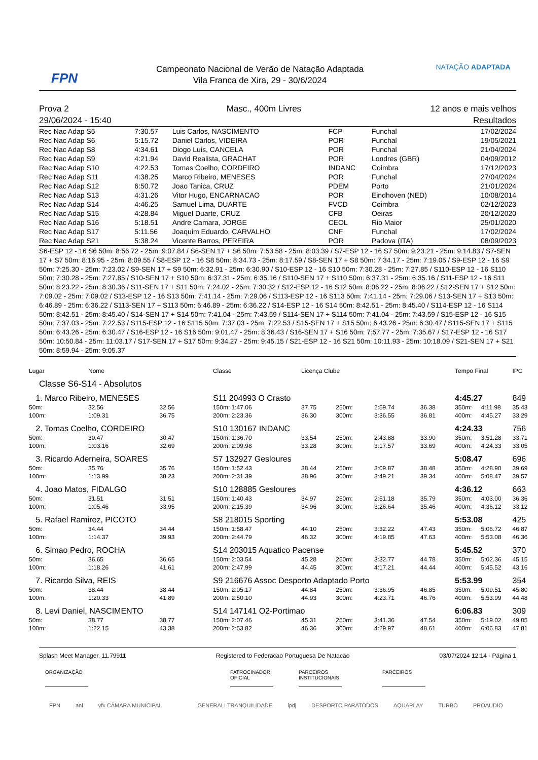FPN
Campeonato Nacional de Verão de Natação Adaptada
Vila Franca de Xira, 29 - 30/6/2024
NATAÇÃO ADAPTADA
| Prova 2 | Masc., 400m Livres | 12 anos e mais velhos |
| 29/06/2024 - 15:40 | | Resultados |
| Rec Nac Adap S5 | 7:30.57 | Luis Carlos, NASCIMENTO | FCP | Funchal | 17/02/2024 |
| Rec Nac Adap S6 | 5:15.72 | Daniel Carlos, VIDEIRA | POR | Funchal | 19/05/2021 |
| Rec Nac Adap S8 | 4:34.61 | Diogo Luis, CANCELA | POR | Funchal | 21/04/2024 |
| Rec Nac Adap S9 | 4:21.94 | David Realista, GRACHAT | POR | Londres (GBR) | 04/09/2012 |
| Rec Nac Adap S10 | 4:22.53 | Tomas Coelho, CORDEIRO | INDANC | Coimbra | 17/12/2023 |
| Rec Nac Adap S11 | 4:38.25 | Marco Ribeiro, MENESES | POR | Funchal | 27/04/2024 |
| Rec Nac Adap S12 | 6:50.72 | Joao Tanica, CRUZ | PDEM | Porto | 21/01/2024 |
| Rec Nac Adap S13 | 4:31.26 | Vitor Hugo, ENCARNACAO | POR | Eindhoven (NED) | 10/08/2014 |
| Rec Nac Adap S14 | 4:46.25 | Samuel Lima, DUARTE | FVCD | Coimbra | 02/12/2023 |
| Rec Nac Adap S15 | 4:28.84 | Miguel Duarte, CRUZ | CFB | Oeiras | 20/12/2020 |
| Rec Nac Adap S16 | 5:18.51 | Andre Camara, JORGE | CEOL | Rio Maior | 25/01/2020 |
| Rec Nac Adap S17 | 5:11.56 | Joaquim Eduardo, CARVALHO | CNF | Funchal | 17/02/2024 |
| Rec Nac Adap S21 | 5:38.24 | Vicente Barros, PEREIRA | POR | Padova (ITA) | 08/09/2023 |
S6-ESP 12 - 16 S6 50m: 8:56.72 - 25m: 9:07.84 / S6-SEN 17 + S6 50m: 7:53.58 - 25m: 8:03.39 / S7-ESP 12 - 16 S7 50m: 9:23.21 - 25m: 9:14.83 / S7-SEN 17 + S7 50m: 8:16.95 - 25m: 8:09.55 / S8-ESP 12 - 16 S8 50m: 8:34.73 - 25m: 8:17.59 / S8-SEN 17 + S8 50m: 7:34.17 - 25m: 7:19.05 / S9-ESP 12 - 16 S9 50m: 7:25.30 - 25m: 7:23.02 / S9-SEN 17 + S9 50m: 6:32.91 - 25m: 6:30.90 / S10-ESP 12 - 16 S10 50m: 7:30.28 - 25m: 7:27.85 / S110-ESP 12 - 16 S110 50m: 7:30.28 - 25m: 7:27.85 / S10-SEN 17 + S10 50m: 6:37.31 - 25m: 6:35.16 / S110-SEN 17 + S110 50m: 6:37.31 - 25m: 6:35.16 / S11-ESP 12 - 16 S11 50m: 8:23.22 - 25m: 8:30.36 / S11-SEN 17 + S11 50m: 7:24.02 - 25m: 7:30.32 / S12-ESP 12 - 16 S12 50m: 8:06.22 - 25m: 8:06.22 / S12-SEN 17 + S12 50m: 7:09.02 - 25m: 7:09.02 / S13-ESP 12 - 16 S13 50m: 7:41.14 - 25m: 7:29.06 / S113-ESP 12 - 16 S113 50m: 7:41.14 - 25m: 7:29.06 / S13-SEN 17 + S13 50m: 6:46.89 - 25m: 6:36.22 / S113-SEN 17 + S113 50m: 6:46.89 - 25m: 6:36.22 / S14-ESP 12 - 16 S14 50m: 8:42.51 - 25m: 8:45.40 / S114-ESP 12 - 16 S114 50m: 8:42.51 - 25m: 8:45.40 / S14-SEN 17 + S14 50m: 7:41.04 - 25m: 7:43.59 / S114-SEN 17 + S114 50m: 7:41.04 - 25m: 7:43.59 / S15-ESP 12 - 16 S15 50m: 7:37.03 - 25m: 7:22.53 / S115-ESP 12 - 16 S115 50m: 7:37.03 - 25m: 7:22.53 / S15-SEN 17 + S15 50m: 6:43.26 - 25m: 6:30.47 / S115-SEN 17 + S115 50m: 6:43.26 - 25m: 6:30.47 / S16-ESP 12 - 16 S16 50m: 9:01.47 - 25m: 8:36.43 / S16-SEN 17 + S16 50m: 7:57.77 - 25m: 7:35.67 / S17-ESP 12 - 16 S17 50m: 10:50.84 - 25m: 11:03.17 / S17-SEN 17 + S17 50m: 9:34.27 - 25m: 9:45.15 / S21-ESP 12 - 16 S21 50m: 10:11.93 - 25m: 10:18.09 / S21-SEN 17 + S21 50m: 8:59.94 - 25m: 9:05.37
| Lugar | Nome | | Classe | Licença Clube | | | | Tempo Final | | IPC | |
| Classe S6-S14 - Absolutos | | | | | | | | | | | |
| 1. Marco Ribeiro, MENESES | | | S11 204993 O Crasto | | | | | 4:45.27 | | 849 | |
| 50m: | 32.56 | 32.56 | 150m: 1:47.06 | 37.75 | 250m: | 2:59.74 | 36.38 | 350m: | 4:11.98 | 35.43 | |
| 100m: | 1:09.31 | 36.75 | 200m: 2:23.36 | 36.30 | 300m: | 3:36.55 | 36.81 | 400m: | 4:45.27 | 33.29 | |
| 2. Tomas Coelho, CORDEIRO | | | S10 130167 INDANC | | | | | 4:24.33 | | 756 | |
| 50m: | 30.47 | 30.47 | 150m: 1:36.70 | 33.54 | 250m: | 2:43.88 | 33.90 | 350m: | 3:51.28 | 33.71 | |
| 100m: | 1:03.16 | 32.69 | 200m: 2:09.98 | 33.28 | 300m: | 3:17.57 | 33.69 | 400m: | 4:24.33 | 33.05 | |
| 3. Ricardo Aderneira, SOARES | | | S7 132927 Gesloures | | | | | 5:08.47 | | 696 | |
| 50m: | 35.76 | 35.76 | 150m: 1:52.43 | 38.44 | 250m: | 3:09.87 | 38.48 | 350m: | 4:28.90 | 39.69 | |
| 100m: | 1:13.99 | 38.23 | 200m: 2:31.39 | 38.96 | 300m: | 3:49.21 | 39.34 | 400m: | 5:08.47 | 39.57 | |
| 4. Joao Matos, FIDALGO | | | S10 128885 Gesloures | | | | | 4:36.12 | | 663 | |
| 50m: | 31.51 | 31.51 | 150m: 1:40.43 | 34.97 | 250m: | 2:51.18 | 35.79 | 350m: | 4:03.00 | 36.36 | |
| 100m: | 1:05.46 | 33.95 | 200m: 2:15.39 | 34.96 | 300m: | 3:26.64 | 35.46 | 400m: | 4:36.12 | 33.12 | |
| 5. Rafael Ramirez, PICOTO | | | S8 218015 Sporting | | | | | 5:53.08 | | 425 | |
| 50m: | 34.44 | 34.44 | 150m: 1:58.47 | 44.10 | 250m: | 3:32.22 | 47.43 | 350m: | 5:06.72 | 46.87 | |
| 100m: | 1:14.37 | 39.93 | 200m: 2:44.79 | 46.32 | 300m: | 4:19.85 | 47.63 | 400m: | 5:53.08 | 46.36 | |
| 6. Simao Pedro, ROCHA | | | S14 203015 Aquatico Pacense | | | | | 5:45.52 | | 370 | |
| 50m: | 36.65 | 36.65 | 150m: 2:03.54 | 45.28 | 250m: | 3:32.77 | 44.78 | 350m: | 5:02.36 | 45.15 | |
| 100m: | 1:18.26 | 41.61 | 200m: 2:47.99 | 44.45 | 300m: | 4:17.21 | 44.44 | 400m: | 5:45.52 | 43.16 | |
| 7. Ricardo Silva, REIS | | | S9 216676 Assoc Desporto Adaptado Porto | | | | | 5:53.99 | | 354 | |
| 50m: | 38.44 | 38.44 | 150m: 2:05.17 | 44.84 | 250m: | 3:36.95 | 46.85 | 350m: | 5:09.51 | 45.80 | |
| 100m: | 1:20.33 | 41.89 | 200m: 2:50.10 | 44.93 | 300m: | 4:23.71 | 46.76 | 400m: | 5:53.99 | 44.48 | |
| 8. Levi Daniel, NASCIMENTO | | | S14 147141 O2-Portimao | | | | | 6:06.83 | | 309 | |
| 50m: | 38.77 | 38.77 | 150m: 2:07.46 | 45.31 | 250m: | 3:41.36 | 47.54 | 350m: | 5:19.02 | 49.05 | |
| 100m: | 1:22.15 | 43.38 | 200m: 2:53.82 | 46.36 | 300m: | 4:29.97 | 48.61 | 400m: | 6:06.83 | 47.81 | |
Splash Meet Manager, 11.79911 Registered to Federacao Portuguesa De Natacao 03/07/2024 12:14 - Página 1
ORGANIZAÇÃO PATROCINADOR OFICIAL
PARCEIROS INSTITUCIONAIS
PARCEIROS
FPN anl vfx CÂMARA MUNICIPAL GENERALI TRANQUILIDADE ipdj DESPORTO PARATODOS AQUAPLAY TURBO PROAUDIO